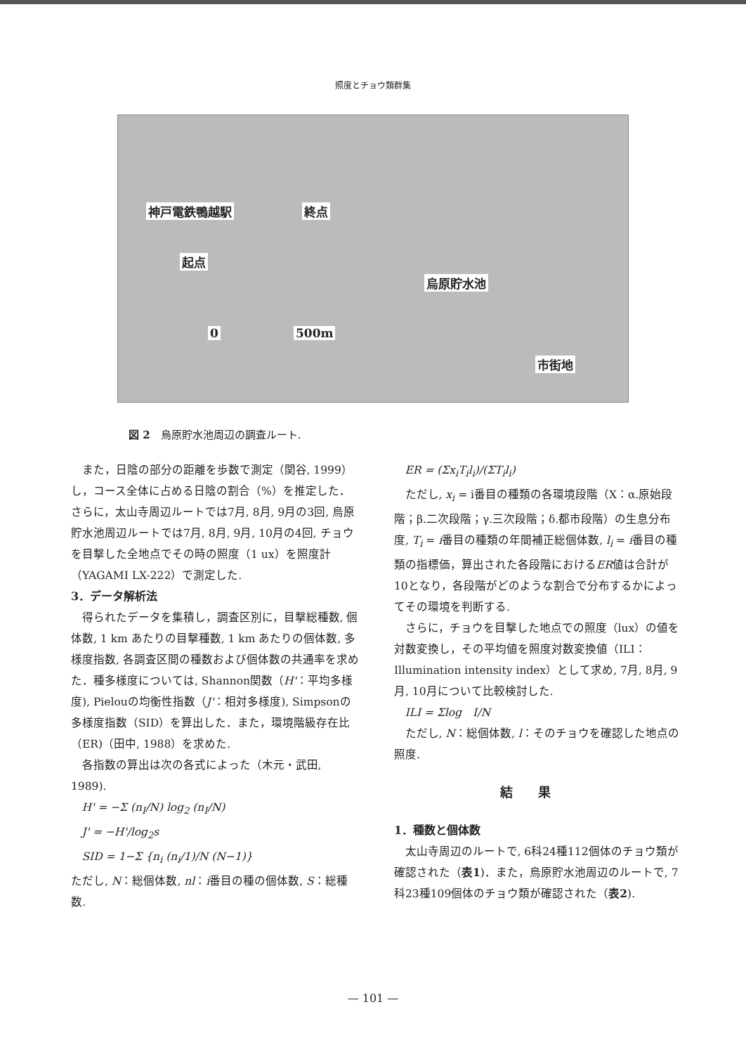照度とチョウ類群集
神戸電鉄鴨越駅 終点
起点
烏原貯水池
0 500m
市街地
図 2　烏原貯水池周辺の調査ルート.
また，日陰の部分の距離を歩数で測定（関谷, 1999）し，コース全体に占める日陰の割合（%）を推定した．さらに，太山寺周辺ルートでは7月, 8月, 9月の3回, 烏原貯水池周辺ルートでは7月, 8月, 9月, 10月の4回, チョウを目撃した全地点でその時の照度（1 ux）を照度計（YAGAMI LX-222）で測定した.
3．データ解析法
得られたデータを集積し，調査区別に，目撃総種数, 個体数, 1 km あたりの目撃種数, 1 km あたりの個体数, 多様度指数, 各調査区間の種数および個体数の共通率を求めた．種多様度については, Shannon関数（H'：平均多様度), Pielouの均衡性指数（J'：相対多様度), Simpsonの多様度指数（SID）を算出した．また，環境階級存在比（ER)（田中, 1988）を求めた.
各指数の算出は次の各式によった（木元・武田, 1989).
H' = −Σ (n<sub>I</sub>/N) log<sub>2</sub> (n<sub>I</sub>/N)
J' = −H'/log<sub>2</sub>s
SID = 1−Σ {n<sub>i</sub> (n<sub>i</sub>/1)/N (N−1)}
ただし, N：総個体数, nl：i番目の種の個体数, S：総種数.
ER = (Σx<sub>i</sub>T<sub>i</sub>l<sub>i</sub>)/(ΣT<sub>i</sub>l<sub>i</sub>)
ただし, x<sub>i</sub> = i番目の種類の各環境段階（X：α.原始段階；β.二次段階；γ.三次段階；δ.都市段階）の生息分布度, T<sub>i</sub> = i番目の種類の年間補正総個体数, l<sub>i</sub> = i番目の種類の指標価，算出された各段階におけるER値は合計が10となり，各段階がどのような割合で分布するかによってその環境を判断する.
さらに，チョウを目撃した地点での照度（lux）の値を対数変換し，その平均値を照度対数変換値（ILI：Illumination intensity index）として求め, 7月, 8月, 9月, 10月について比較検討した.
ILI = Σlog　I/N
ただし, N：総個体数, l：そのチョウを確認した地点の照度.
結果
1．種数と個体数
太山寺周辺のルートで, 6科24種112個体のチョウ類が確認された（表1)．また，烏原貯水池周辺のルートで, 7科23種109個体のチョウ類が確認された（表2).
— 101 —